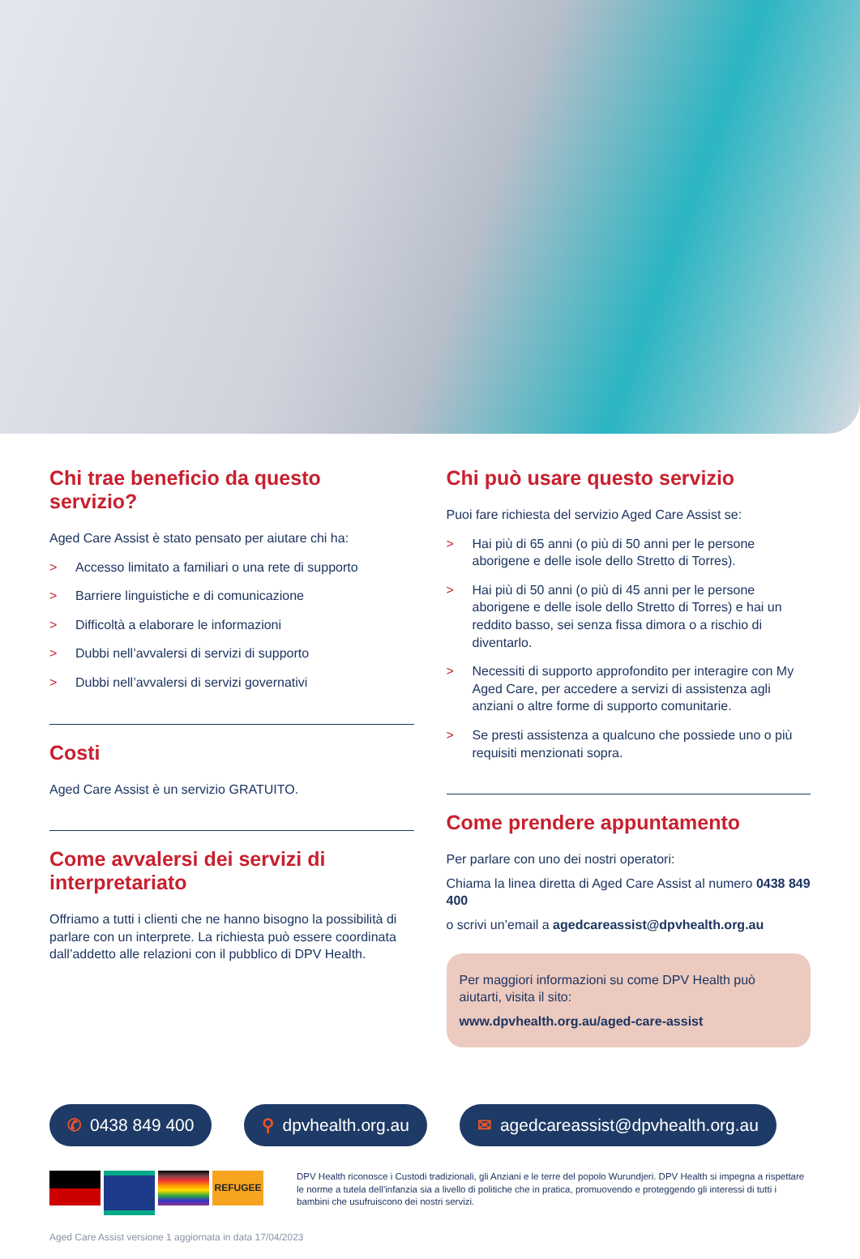Chi trae beneficio da questo servizio?
Aged Care Assist è stato pensato per aiutare chi ha:
> Accesso limitato a familiari o una rete di supporto
> Barriere linguistiche e di comunicazione
> Difficoltà a elaborare le informazioni
> Dubbi nell’avvalersi di servizi di supporto
> Dubbi nell’avvalersi di servizi governativi
Costi
Aged Care Assist è un servizio GRATUITO.
Come avvalersi dei servizi di interpretariato
Offriamo a tutti i clienti che ne hanno bisogno la possibilità di parlare con un interprete. La richiesta può essere coordinata dall’addetto alle relazioni con il pubblico di DPV Health.
Chi può usare questo servizio
Puoi fare richiesta del servizio Aged Care Assist se:
> Hai più di 65 anni (o più di 50 anni per le persone aborigene e delle isole dello Stretto di Torres).
> Hai più di 50 anni (o più di 45 anni per le persone aborigene e delle isole dello Stretto di Torres) e hai un reddito basso, sei senza fissa dimora o a rischio di diventarlo.
> Necessiti di supporto approfondito per interagire con My Aged Care, per accedere a servizi di assistenza agli anziani o altre forme di supporto comunitarie.
> Se presti assistenza a qualcuno che possiede uno o più requisiti menzionati sopra.
Come prendere appuntamento
Per parlare con uno dei nostri operatori:
Chiama la linea diretta di Aged Care Assist al numero 0438 849 400
o scrivi un’email a agedcareassist@dpvhealth.org.au
Per maggiori informazioni su come DPV Health può aiutarti, visita il sito:
www.dpvhealth.org.au/aged-care-assist
✆ 0438 849 400 ⚲ dpvhealth.org.au ✉ agedcareassist@dpvhealth.org.au
REFUGEE
DPV Health riconosce i Custodi tradizionali, gli Anziani e le terre del popolo Wurundjeri. DPV Health si impegna a rispettare le norme a tutela dell’infanzia sia a livello di politiche che in pratica, promuovendo e proteggendo gli interessi di tutti i bambini che usufruiscono dei nostri servizi.
Aged Care Assist versione 1 aggiornata in data 17/04/2023